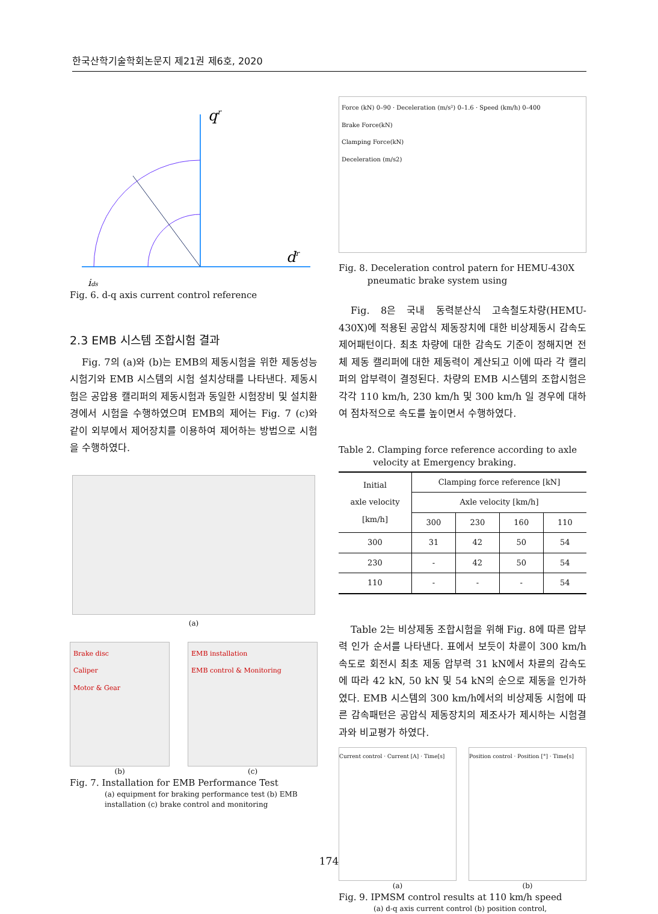한국산학기술학회논문지 제21권 제6호, 2020
qr
dr
ids
Fig. 6. d-q axis current control reference
2.3 EMB 시스템 조합시험 결과
Fig. 7의 (a)와 (b)는 EMB의 제동시험을 위한 제동성능시험기와 EMB 시스템의 시험 설치상태를 나타낸다. 제동시험은 공압용 캘리퍼의 제동시험과 동일한 시험장비 및 설치환경에서 시험을 수행하였으며 EMB의 제어는 Fig. 7 (c)와 같이 외부에서 제어장치를 이용하여 제어하는 방법으로 시험을 수행하였다.
(a)
Brake disc
Caliper
Motor & Gear
(b)
EMB installation
EMB control & Monitoring
(c)
Fig. 7. Installation for EMB Performance Test
(a) equipment for braking performance test (b) EMB installation (c) brake control and monitoring
Force (kN) 0–90 · Deceleration (m/s²) 0–1.6 · Speed (km/h) 0–400
Brake Force(kN)
Clamping Force(kN)
Deceleration (m/s2)
Fig. 8. Deceleration control patern for HEMU-430X
pneumatic brake system using
Fig. 8은 국내 동력분산식 고속철도차량(HEMU- 430X)에 적용된 공압식 제동장치에 대한 비상제동시 감속도 제어패턴이다. 최초 차량에 대한 감속도 기준이 정해지면 전체 제동 캘리퍼에 대한 제동력이 계산되고 이에 따라 각 캘리퍼의 압부력이 결정된다. 차량의 EMB 시스템의 조합시험은 각각 110 km/h, 230 km/h 및 300 km/h 일 경우에 대하여 점차적으로 속도를 높이면서 수행하였다.
Table 2. Clamping force reference according to axle
velocity at Emergency braking.
| Initial axle velocity [km/h] | Clamping force reference [kN] | | | |
| --- | --- | --- | --- | --- |
| | Axle velocity [km/h] | | | |
| | 300 | 230 | 160 | 110 |
| 300 | 31 | 42 | 50 | 54 |
| 230 | - | 42 | 50 | 54 |
| 110 | - | - | - | 54 |
Table 2는 비상제동 조합시험을 위해 Fig. 8에 따른 압부력 인가 순서를 나타낸다. 표에서 보듯이 차륜이 300 km/h 속도로 회전시 최초 제동 압부력 31 kN에서 차륜의 감속도에 따라 42 kN, 50 kN 및 54 kN의 순으로 제동을 인가하였다. EMB 시스템의 300 km/h에서의 비상제동 시험에 따른 감속패턴은 공압식 제동장치의 제조사가 제시하는 시험결과와 비교평가 하였다.
Current control · Current [A] · Time[s]
(a)
Position control · Position [°] · Time[s]
(b)
Fig. 9. IPMSM control results at 110 km/h speed
(a) d-q axis current control (b) position control,
174